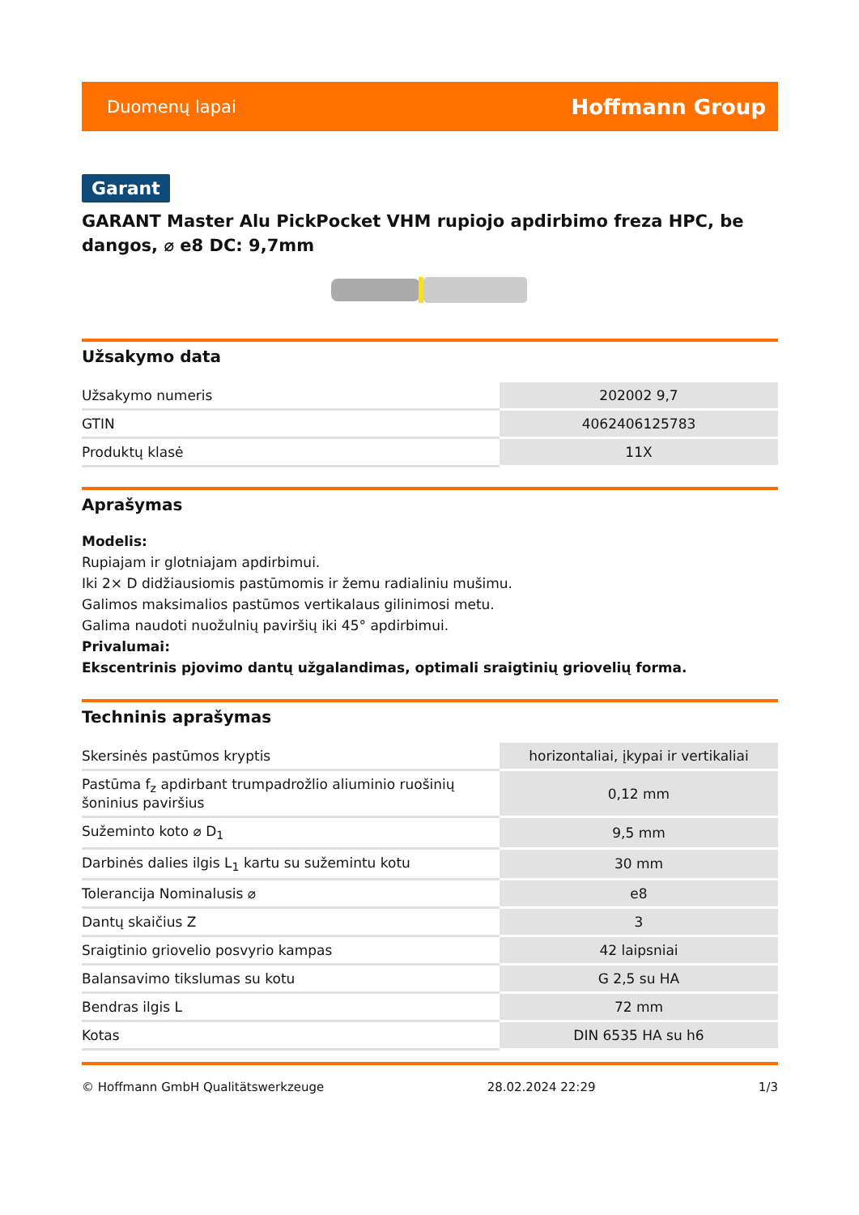Duomenų lapai Hoffmann Group
Garant
GARANT Master Alu PickPocket VHM rupiojo apdirbimo freza HPC, be dangos, ⌀ e8 DC: 9,7mm
Užsakymo data
| Užsakymo numeris | 202002 9,7 |
| GTIN | 4062406125783 |
| Produktų klasė | 11X |
Aprašymas
Modelis:
Rupiajam ir glotniajam apdirbimui.
Iki 2× D didžiausiomis pastūmomis ir žemu radialiniu mušimu.
Galimos maksimalios pastūmos vertikalaus gilinimosi metu.
Galima naudoti nuožulnių paviršių iki 45° apdirbimui.
Privalumai:
Ekscentrinis pjovimo dantų užgalandimas, optimali sraigtinių griovelių forma.
Techninis aprašymas
| Skersinės pastūmos kryptis | horizontaliai, įkypai ir vertikaliai |
| Pastūma f<sub>z</sub> apdirbant trumpadrožlio aliuminio ruošinių šoninius paviršius | 0,12 mm |
| Sužeminto koto ⌀ D<sub>1</sub> | 9,5 mm |
| Darbinės dalies ilgis L<sub>1</sub> kartu su sužemintu kotu | 30 mm |
| Tolerancija Nominalusis ⌀ | e8 |
| Dantų skaičius Z | 3 |
| Sraigtinio griovelio posvyrio kampas | 42 laipsniai |
| Balansavimo tikslumas su kotu | G 2,5 su HA |
| Bendras ilgis L | 72 mm |
| Kotas | DIN 6535 HA su h6 |
© Hoffmann GmbH Qualitätswerkzeuge 28.02.2024 22:29 1/3